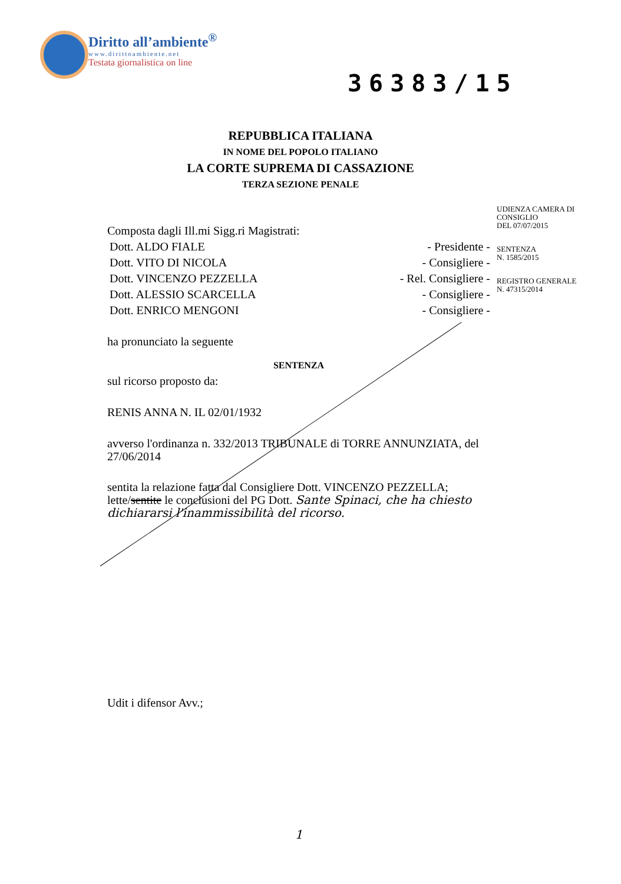Diritto all’ambiente<sup>®</sup>
www.dirittoambiente.net
Testata giornalistica on line
36383/15
REPUBBLICA ITALIANA
IN NOME DEL POPOLO ITALIANO
LA CORTE SUPREMA DI CASSAZIONE
TERZA SEZIONE PENALE
UDIENZA CAMERA DI
CONSIGLIO
DEL 07/07/2015
SENTENZA
N. 1585/2015
REGISTRO GENERALE
N. 47315/2014
Composta dagli Ill.mi Sigg.ri Magistrati:
Dott. ALDO FIALE - Presidente -
Dott. VITO DI NICOLA - Consigliere -
Dott. VINCENZO PEZZELLA - Rel. Consigliere -
Dott. ALESSIO SCARCELLA - Consigliere -
Dott. ENRICO MENGONI - Consigliere -
ha pronunciato la seguente
SENTENZA
sul ricorso proposto da:
RENIS ANNA N. IL 02/01/1932
avverso l'ordinanza n. 332/2013 TRIBUNALE di TORRE ANNUNZIATA, del 27/06/2014
sentita la relazione fatta dal Consigliere Dott. VINCENZO PEZZELLA;
lette/sentite le conclusioni del PG Dott. Sante Spinaci, che ha chiesto dichiararsi l'inammissibilità del ricorso.
Udit i difensor Avv.;
1